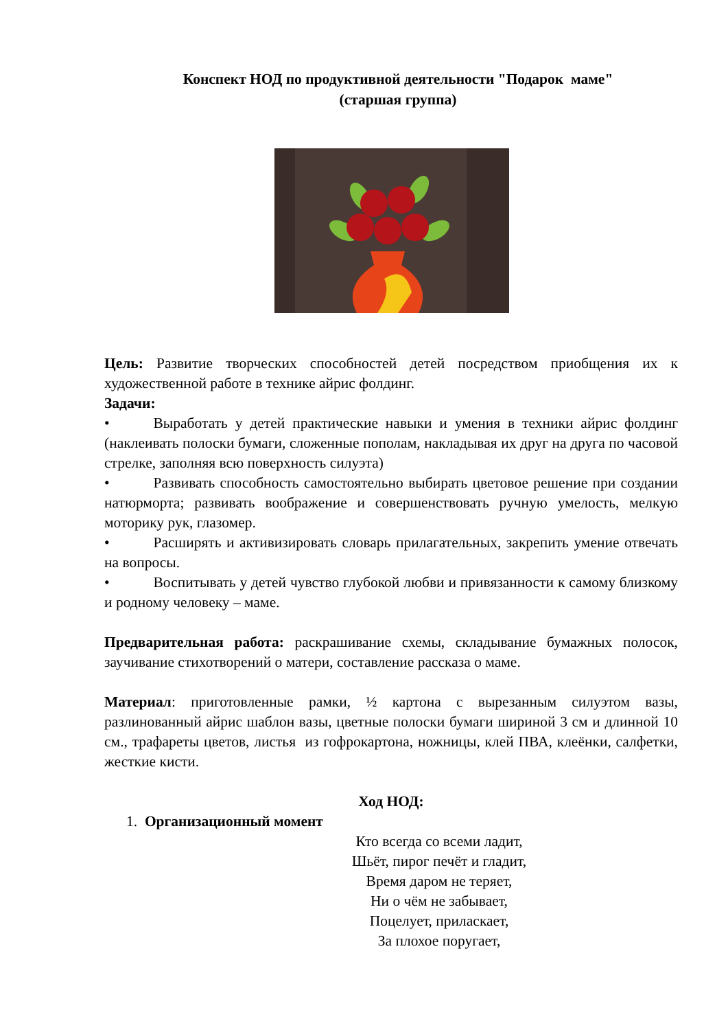Конспект НОД по продуктивной деятельности "Подарок маме"
(старшая группа)
Цель: Развитие творческих способностей детей посредством приобщения их к художественной работе в технике айрис фолдинг.
Задачи:
• Выработать у детей практические навыки и умения в техники айрис фолдинг (наклеивать полоски бумаги, сложенные пополам, накладывая их друг на друга по часовой стрелке, заполняя всю поверхность силуэта)
• Развивать способность самостоятельно выбирать цветовое решение при создании натюрморта; развивать воображение и совершенствовать ручную умелость, мелкую моторику рук, глазомер.
• Расширять и активизировать словарь прилагательных, закрепить умение отвечать на вопросы.
• Воспитывать у детей чувство глубокой любви и привязанности к самому близкому и родному человеку – маме.
Предварительная работа: раскрашивание схемы, складывание бумажных полосок, заучивание стихотворений о матери, составление рассказа о маме.
Материал: приготовленные рамки, ½ картона с вырезанным силуэтом вазы, разлинованный айрис шаблон вазы, цветные полоски бумаги шириной 3 см и длинной 10 см., трафареты цветов, листья из гофрокартона, ножницы, клей ПВА, клеёнки, салфетки, жесткие кисти.
Ход НОД:
1. Организационный момент
Кто всегда со всеми ладит,
Шьёт, пирог печёт и гладит,
Время даром не теряет,
Ни о чём не забывает,
Поцелует, приласкает,
За плохое поругает,